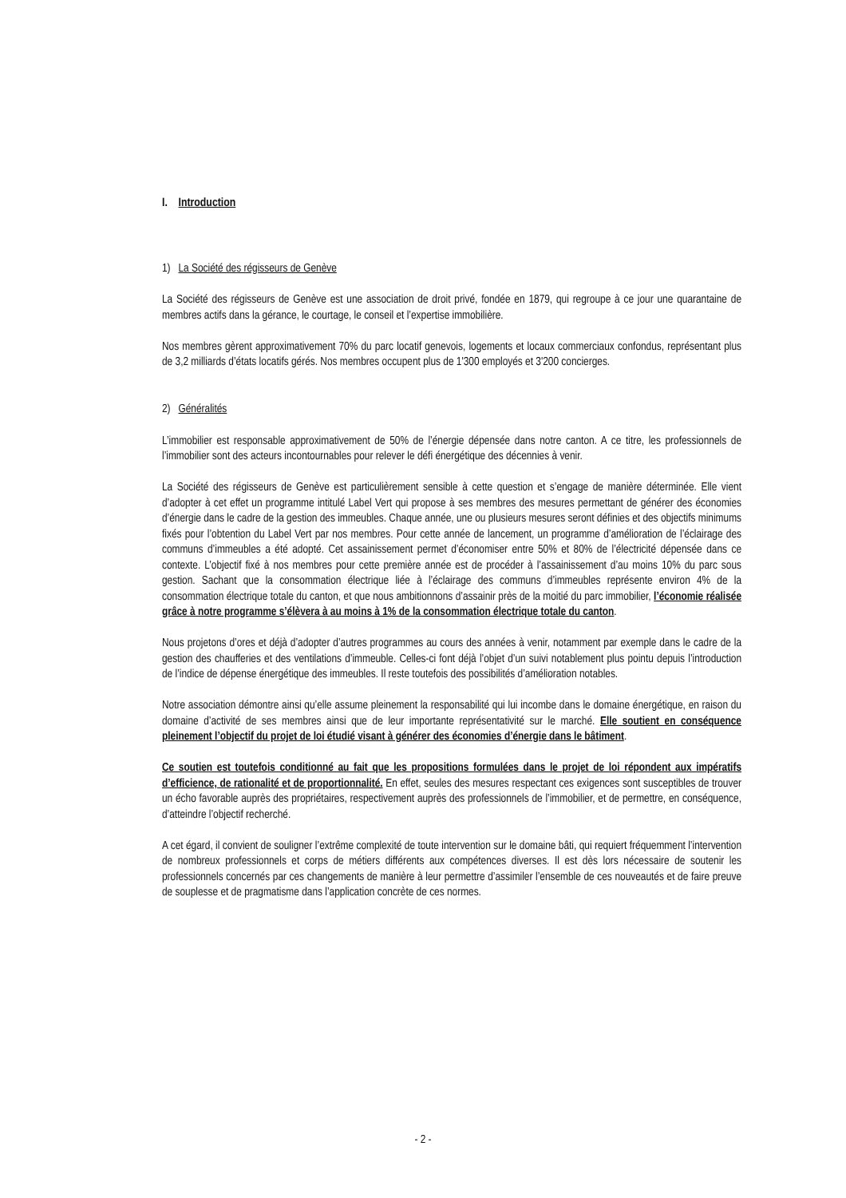I. Introduction
1) La Société des régisseurs de Genève
La Société des régisseurs de Genève est une association de droit privé, fondée en 1879, qui regroupe à ce jour une quarantaine de membres actifs dans la gérance, le courtage, le conseil et l’expertise immobilière.
Nos membres gèrent approximativement 70% du parc locatif genevois, logements et locaux commerciaux confondus, représentant plus de 3,2 milliards d’états locatifs gérés. Nos membres occupent plus de 1'300 employés et 3'200 concierges.
2) Généralités
L’immobilier est responsable approximativement de 50% de l’énergie dépensée dans notre canton. A ce titre, les professionnels de l’immobilier sont des acteurs incontournables pour relever le défi énergétique des décennies à venir.
La Société des régisseurs de Genève est particulièrement sensible à cette question et s’engage de manière déterminée. Elle vient d’adopter à cet effet un programme intitulé Label Vert qui propose à ses membres des mesures permettant de générer des économies d’énergie dans le cadre de la gestion des immeubles. Chaque année, une ou plusieurs mesures seront définies et des objectifs minimums fixés pour l’obtention du Label Vert par nos membres. Pour cette année de lancement, un programme d’amélioration de l’éclairage des communs d’immeubles a été adopté. Cet assainissement permet d’économiser entre 50% et 80% de l’électricité dépensée dans ce contexte. L’objectif fixé à nos membres pour cette première année est de procéder à l’assainissement d’au moins 10% du parc sous gestion. Sachant que la consommation électrique liée à l’éclairage des communs d’immeubles représente environ 4% de la consommation électrique totale du canton, et que nous ambitionnons d’assainir près de la moitié du parc immobilier, l’économie réalisée grâce à notre programme s’élèvera à au moins à 1% de la consommation électrique totale du canton.
Nous projetons d’ores et déjà d’adopter d’autres programmes au cours des années à venir, notamment par exemple dans le cadre de la gestion des chaufferies et des ventilations d’immeuble. Celles-ci font déjà l’objet d’un suivi notablement plus pointu depuis l’introduction de l’indice de dépense énergétique des immeubles. Il reste toutefois des possibilités d’amélioration notables.
Notre association démontre ainsi qu’elle assume pleinement la responsabilité qui lui incombe dans le domaine énergétique, en raison du domaine d’activité de ses membres ainsi que de leur importante représentativité sur le marché. Elle soutient en conséquence pleinement l’objectif du projet de loi étudié visant à générer des économies d’énergie dans le bâtiment.
Ce soutien est toutefois conditionné au fait que les propositions formulées dans le projet de loi répondent aux impératifs d’efficience, de rationalité et de proportionnalité. En effet, seules des mesures respectant ces exigences sont susceptibles de trouver un écho favorable auprès des propriétaires, respectivement auprès des professionnels de l’immobilier, et de permettre, en conséquence, d’atteindre l’objectif recherché.
A cet égard, il convient de souligner l’extrême complexité de toute intervention sur le domaine bâti, qui requiert fréquemment l’intervention de nombreux professionnels et corps de métiers différents aux compétences diverses. Il est dès lors nécessaire de soutenir les professionnels concernés par ces changements de manière à leur permettre d’assimiler l’ensemble de ces nouveautés et de faire preuve de souplesse et de pragmatisme dans l’application concrète de ces normes.
- 2 -